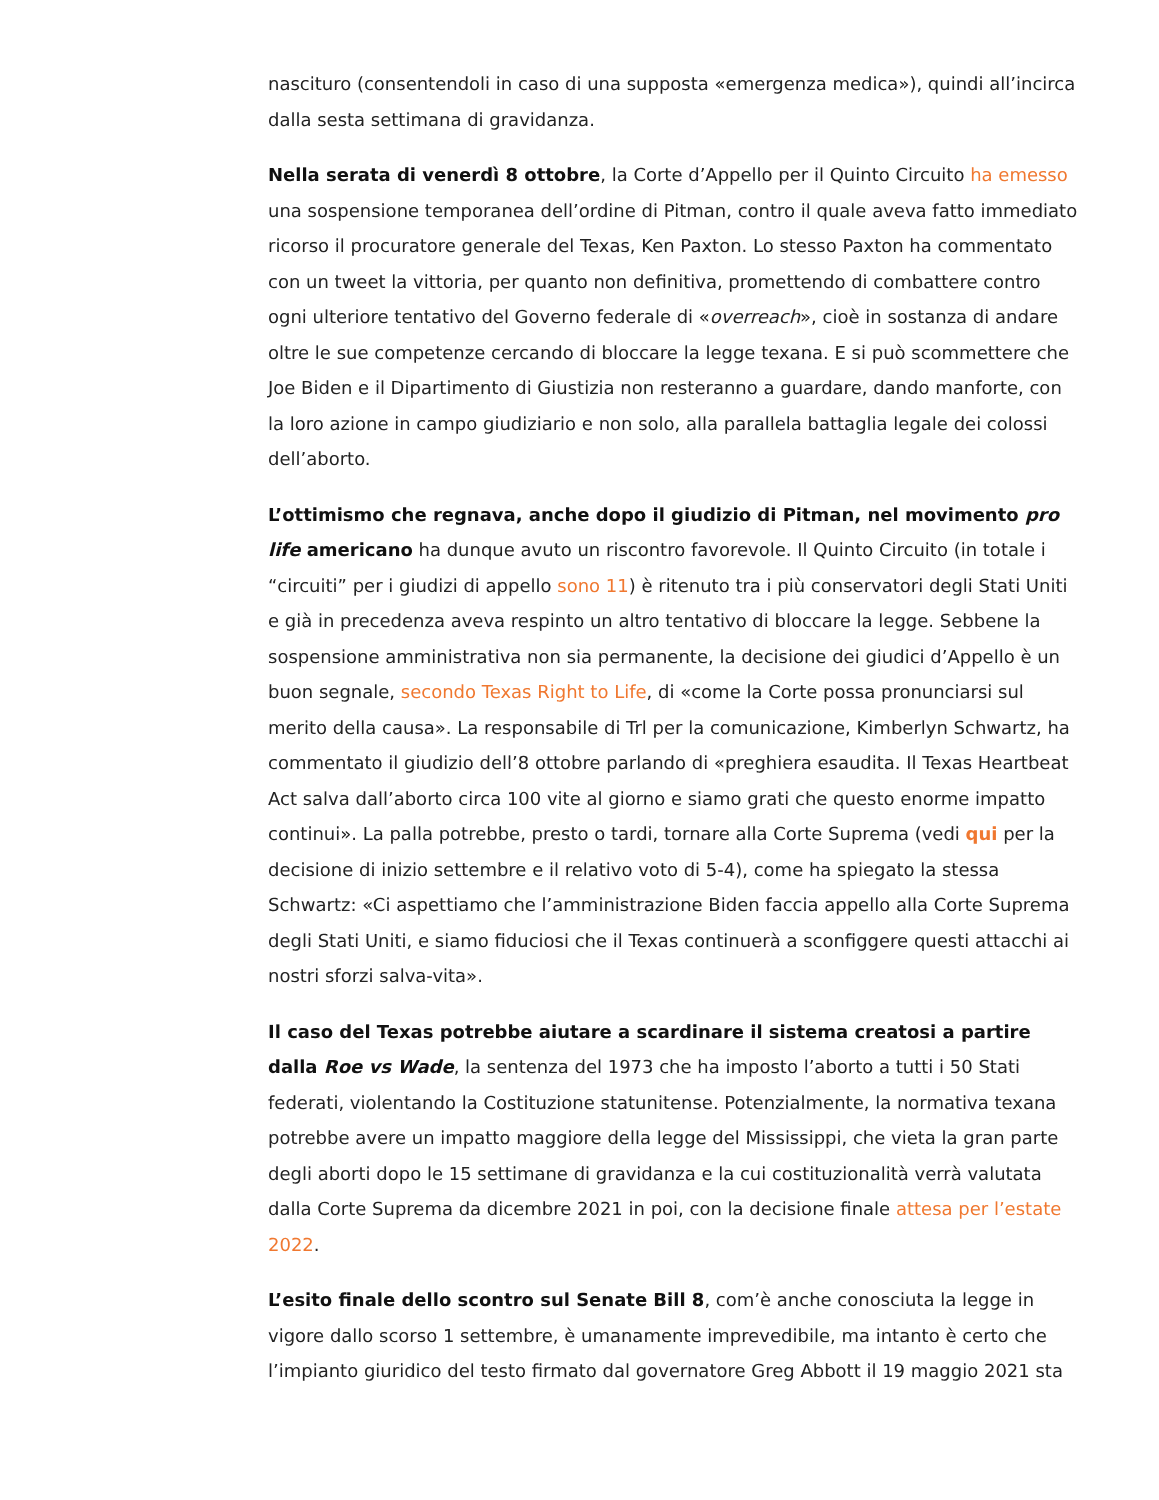nascituro (consentendoli in caso di una supposta «emergenza medica»), quindi all’incirca dalla sesta settimana di gravidanza.
Nella serata di venerdì 8 ottobre, la Corte d’Appello per il Quinto Circuito ha emesso una sospensione temporanea dell’ordine di Pitman, contro il quale aveva fatto immediato ricorso il procuratore generale del Texas, Ken Paxton. Lo stesso Paxton ha commentato con un tweet la vittoria, per quanto non definitiva, promettendo di combattere contro ogni ulteriore tentativo del Governo federale di «overreach», cioè in sostanza di andare oltre le sue competenze cercando di bloccare la legge texana. E si può scommettere che Joe Biden e il Dipartimento di Giustizia non resteranno a guardare, dando manforte, con la loro azione in campo giudiziario e non solo, alla parallela battaglia legale dei colossi dell’aborto.
L’ottimismo che regnava, anche dopo il giudizio di Pitman, nel movimento pro life americano ha dunque avuto un riscontro favorevole. Il Quinto Circuito (in totale i “circuiti” per i giudizi di appello sono 11) è ritenuto tra i più conservatori degli Stati Uniti e già in precedenza aveva respinto un altro tentativo di bloccare la legge. Sebbene la sospensione amministrativa non sia permanente, la decisione dei giudici d’Appello è un buon segnale, secondo Texas Right to Life, di «come la Corte possa pronunciarsi sul merito della causa». La responsabile di Trl per la comunicazione, Kimberlyn Schwartz, ha commentato il giudizio dell’8 ottobre parlando di «preghiera esaudita. Il Texas Heartbeat Act salva dall’aborto circa 100 vite al giorno e siamo grati che questo enorme impatto continui». La palla potrebbe, presto o tardi, tornare alla Corte Suprema (vedi qui per la decisione di inizio settembre e il relativo voto di 5-4), come ha spiegato la stessa Schwartz: «Ci aspettiamo che l’amministrazione Biden faccia appello alla Corte Suprema degli Stati Uniti, e siamo fiduciosi che il Texas continuerà a sconfiggere questi attacchi ai nostri sforzi salva-vita».
Il caso del Texas potrebbe aiutare a scardinare il sistema creatosi a partire dalla Roe vs Wade, la sentenza del 1973 che ha imposto l’aborto a tutti i 50 Stati federati, violentando la Costituzione statunitense. Potenzialmente, la normativa texana potrebbe avere un impatto maggiore della legge del Mississippi, che vieta la gran parte degli aborti dopo le 15 settimane di gravidanza e la cui costituzionalità verrà valutata dalla Corte Suprema da dicembre 2021 in poi, con la decisione finale attesa per l’estate 2022.
L’esito finale dello scontro sul Senate Bill 8, com’è anche conosciuta la legge in vigore dallo scorso 1 settembre, è umanamente imprevedibile, ma intanto è certo che l’impianto giuridico del testo firmato dal governatore Greg Abbott il 19 maggio 2021 sta